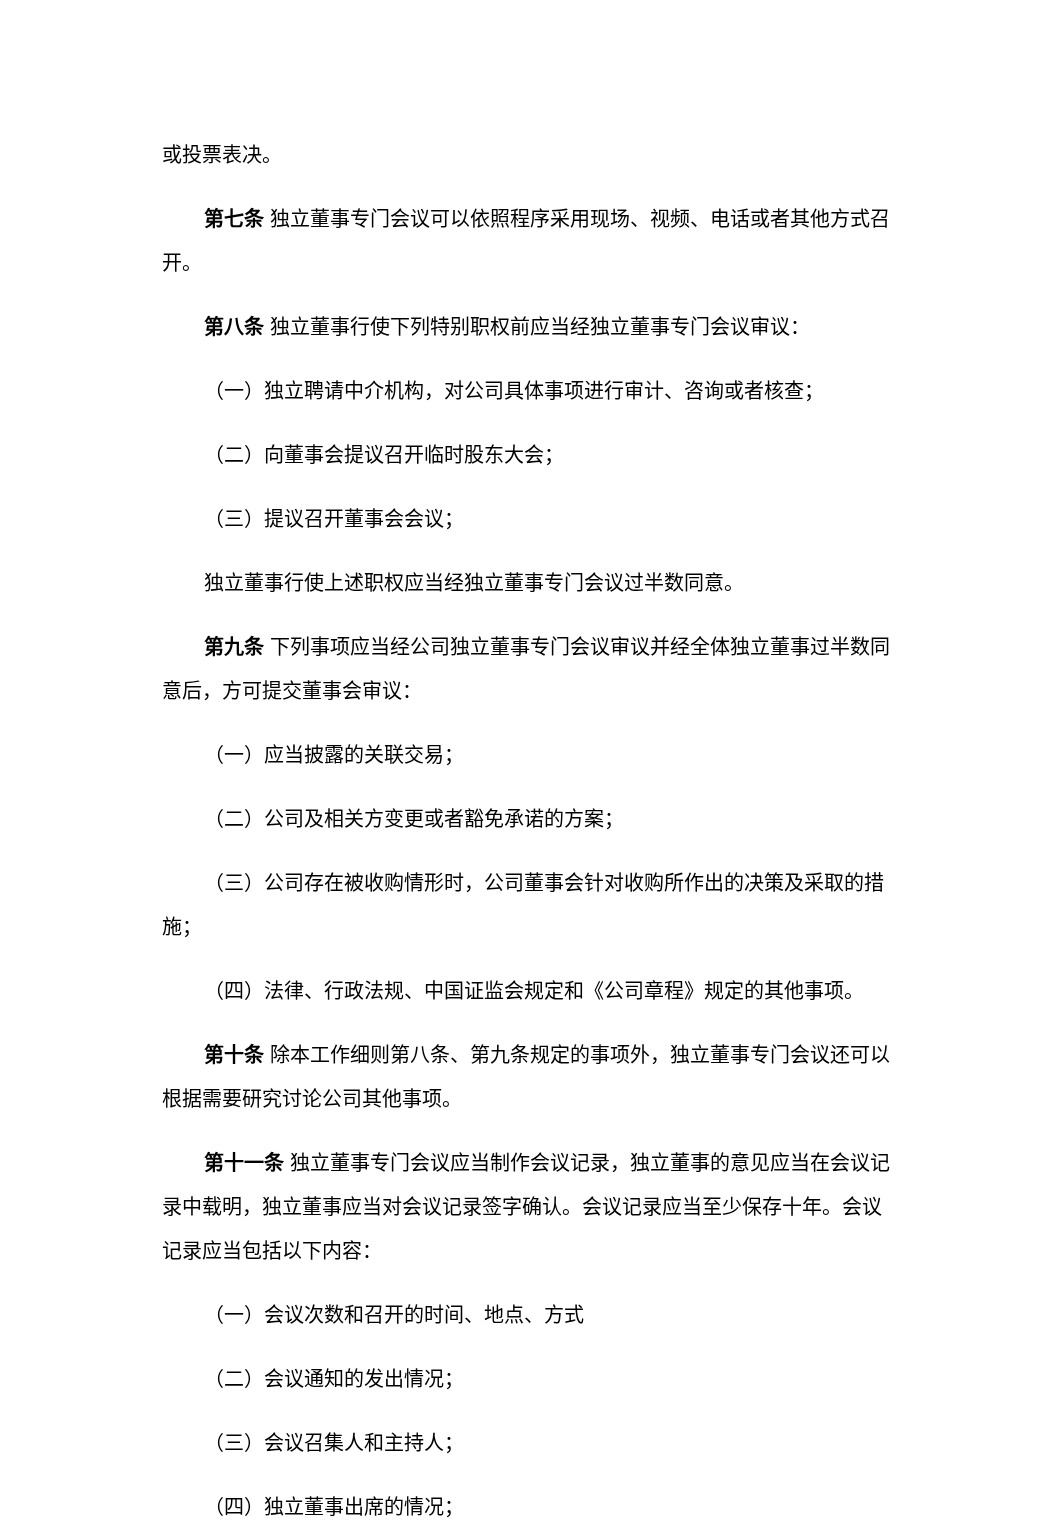或投票表决。
第七条 独立董事专门会议可以依照程序采用现场、视频、电话或者其他方式召开。
第八条 独立董事行使下列特别职权前应当经独立董事专门会议审议：
（一）独立聘请中介机构，对公司具体事项进行审计、咨询或者核查；
（二）向董事会提议召开临时股东大会；
（三）提议召开董事会会议；
独立董事行使上述职权应当经独立董事专门会议过半数同意。
第九条 下列事项应当经公司独立董事专门会议审议并经全体独立董事过半数同意后，方可提交董事会审议：
（一）应当披露的关联交易；
（二）公司及相关方变更或者豁免承诺的方案；
（三）公司存在被收购情形时，公司董事会针对收购所作出的决策及采取的措施；
（四）法律、行政法规、中国证监会规定和《公司章程》规定的其他事项。
第十条 除本工作细则第八条、第九条规定的事项外，独立董事专门会议还可以根据需要研究讨论公司其他事项。
第十一条 独立董事专门会议应当制作会议记录，独立董事的意见应当在会议记录中载明，独立董事应当对会议记录签字确认。会议记录应当至少保存十年。会议记录应当包括以下内容：
（一）会议次数和召开的时间、地点、方式
（二）会议通知的发出情况；
（三）会议召集人和主持人；
（四）独立董事出席的情况；